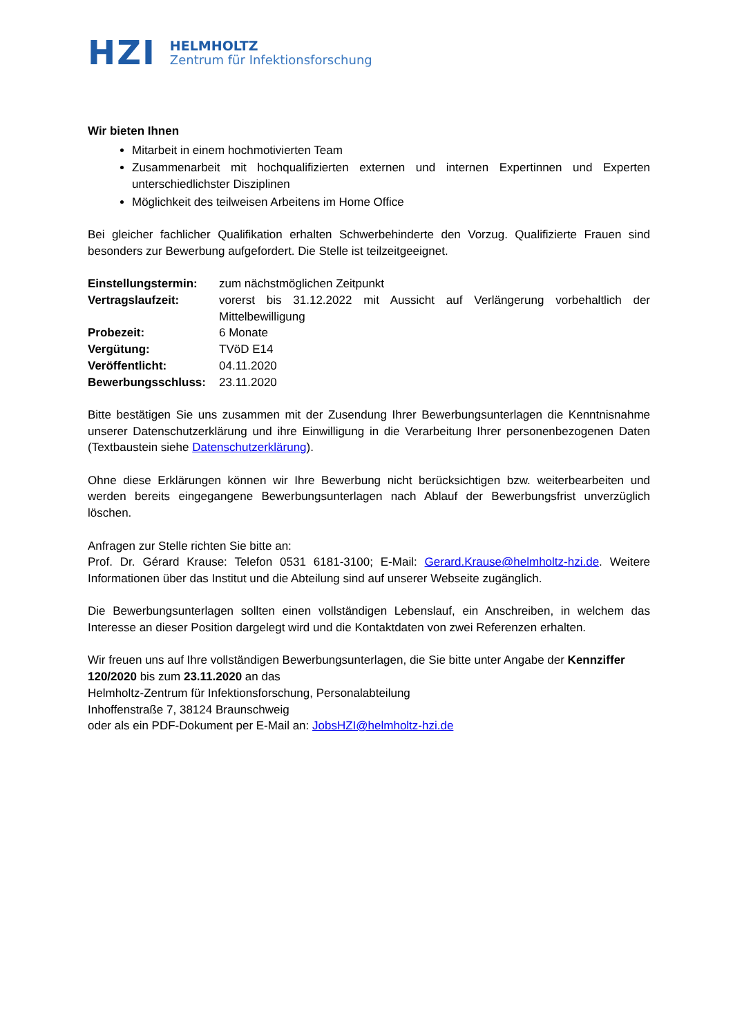HZI
HELMHOLTZ
Zentrum für Infektionsforschung
Wir bieten Ihnen
Mitarbeit in einem hochmotivierten Team
Zusammenarbeit mit hochqualifizierten externen und internen Expertinnen und Experten unterschiedlichster Disziplinen
Möglichkeit des teilweisen Arbeitens im Home Office
Bei gleicher fachlicher Qualifikation erhalten Schwerbehinderte den Vorzug. Qualifizierte Frauen sind besonders zur Bewerbung aufgefordert. Die Stelle ist teilzeitgeeignet.
Einstellungstermin: zum nächstmöglichen Zeitpunkt
Vertragslaufzeit: vorerst bis 31.12.2022 mit Aussicht auf Verlängerung vorbehaltlich der Mittelbewilligung
Probezeit: 6 Monate
Vergütung: TVöD E14
Veröffentlicht: 04.11.2020
Bewerbungsschluss: 23.11.2020
Bitte bestätigen Sie uns zusammen mit der Zusendung Ihrer Bewerbungsunterlagen die Kenntnisnahme unserer Datenschutzerklärung und ihre Einwilligung in die Verarbeitung Ihrer personenbezogenen Daten (Textbaustein siehe Datenschutzerklärung).
Ohne diese Erklärungen können wir Ihre Bewerbung nicht berücksichtigen bzw. weiterbearbeiten und werden bereits eingegangene Bewerbungsunterlagen nach Ablauf der Bewerbungsfrist unverzüglich löschen.
Anfragen zur Stelle richten Sie bitte an:
Prof. Dr. Gérard Krause: Telefon 0531 6181-3100; E-Mail: Gerard.Krause@helmholtz-hzi.de. Weitere Informationen über das Institut und die Abteilung sind auf unserer Webseite zugänglich.
Die Bewerbungsunterlagen sollten einen vollständigen Lebenslauf, ein Anschreiben, in welchem das Interesse an dieser Position dargelegt wird und die Kontaktdaten von zwei Referenzen erhalten.
Wir freuen uns auf Ihre vollständigen Bewerbungsunterlagen, die Sie bitte unter Angabe der Kennziffer 120/2020 bis zum 23.11.2020 an das
Helmholtz-Zentrum für Infektionsforschung, Personalabteilung
Inhoffenstraße 7, 38124 Braunschweig
oder als ein PDF-Dokument per E-Mail an: JobsHZI@helmholtz-hzi.de